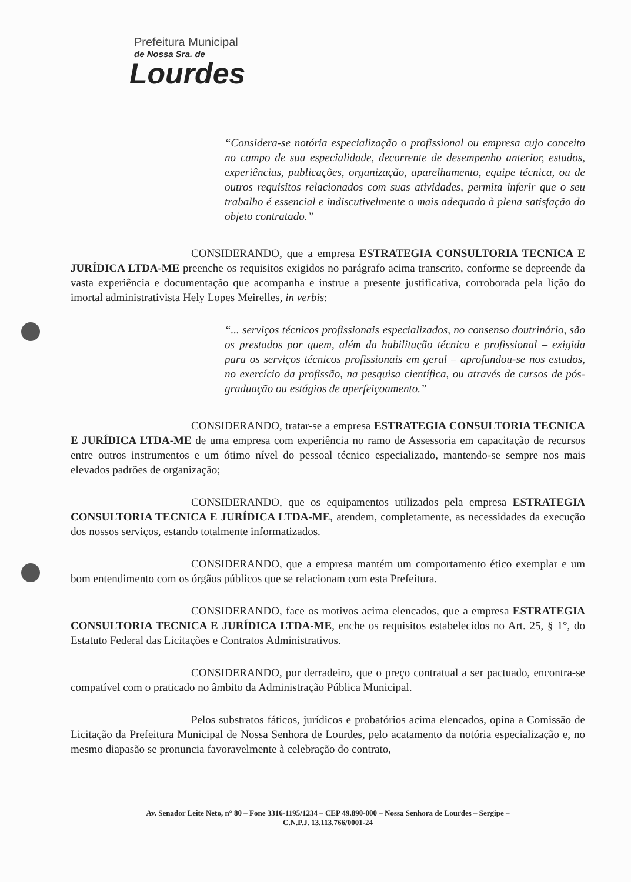Prefeitura Municipal
de Nossa Sra. de
Lourdes
“Considera-se notória especialização o profissional ou empresa cujo conceito no campo de sua especialidade, decorrente de desempenho anterior, estudos, experiências, publicações, organização, aparelhamento, equipe técnica, ou de outros requisitos relacionados com suas atividades, permita inferir que o seu trabalho é essencial e indiscutivelmente o mais adequado à plena satisfação do objeto contratado.”
CONSIDERANDO, que a empresa ESTRATEGIA CONSULTORIA TECNICA E JURÍDICA LTDA-ME preenche os requisitos exigidos no parágrafo acima transcrito, conforme se depreende da vasta experiência e documentação que acompanha e instrue a presente justificativa, corroborada pela lição do imortal administrativista Hely Lopes Meirelles, in verbis:
“... serviços técnicos profissionais especializados, no consenso doutrinário, são os prestados por quem, além da habilitação técnica e profissional – exigida para os serviços técnicos profissionais em geral – aprofundou-se nos estudos, no exercício da profissão, na pesquisa científica, ou através de cursos de pós-graduação ou estágios de aperfeiçoamento.”
CONSIDERANDO, tratar-se a empresa ESTRATEGIA CONSULTORIA TECNICA E JURÍDICA LTDA-ME de uma empresa com experiência no ramo de Assessoria em capacitação de recursos entre outros instrumentos e um ótimo nível do pessoal técnico especializado, mantendo-se sempre nos mais elevados padrões de organização;
CONSIDERANDO, que os equipamentos utilizados pela empresa ESTRATEGIA CONSULTORIA TECNICA E JURÍDICA LTDA-ME, atendem, completamente, as necessidades da execução dos nossos serviços, estando totalmente informatizados.
CONSIDERANDO, que a empresa mantém um comportamento ético exemplar e um bom entendimento com os órgãos públicos que se relacionam com esta Prefeitura.
CONSIDERANDO, face os motivos acima elencados, que a empresa ESTRATEGIA CONSULTORIA TECNICA E JURÍDICA LTDA-ME, enche os requisitos estabelecidos no Art. 25, § 1°, do Estatuto Federal das Licitações e Contratos Administrativos.
CONSIDERANDO, por derradeiro, que o preço contratual a ser pactuado, encontra-se compatível com o praticado no âmbito da Administração Pública Municipal.
Pelos substratos fáticos, jurídicos e probatórios acima elencados, opina a Comissão de Licitação da Prefeitura Municipal de Nossa Senhora de Lourdes, pelo acatamento da notória especialização e, no mesmo diapasão se pronuncia favoravelmente à celebração do contrato,
Av. Senador Leite Neto, n° 80 – Fone 3316-1195/1234 – CEP 49.890-000 – Nossa Senhora de Lourdes – Sergipe –
C.N.P.J. 13.113.766/0001-24